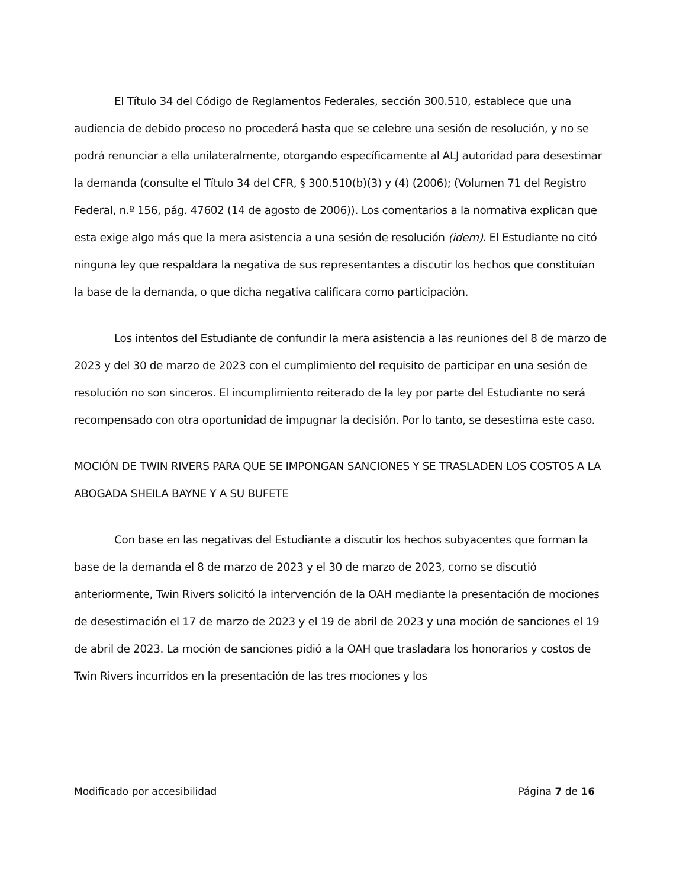El Título 34 del Código de Reglamentos Federales, sección 300.510, establece que una audiencia de debido proceso no procederá hasta que se celebre una sesión de resolución, y no se podrá renunciar a ella unilateralmente, otorgando específicamente al ALJ autoridad para desestimar la demanda (consulte el Título 34 del CFR, § 300.510(b)(3) y (4) (2006); (Volumen 71 del Registro Federal, n.º 156, pág. 47602 (14 de agosto de 2006)). Los comentarios a la normativa explican que esta exige algo más que la mera asistencia a una sesión de resolución (idem). El Estudiante no citó ninguna ley que respaldara la negativa de sus representantes a discutir los hechos que constituían la base de la demanda, o que dicha negativa calificara como participación.
Los intentos del Estudiante de confundir la mera asistencia a las reuniones del 8 de marzo de 2023 y del 30 de marzo de 2023 con el cumplimiento del requisito de participar en una sesión de resolución no son sinceros. El incumplimiento reiterado de la ley por parte del Estudiante no será recompensado con otra oportunidad de impugnar la decisión. Por lo tanto, se desestima este caso.
MOCIÓN DE TWIN RIVERS PARA QUE SE IMPONGAN SANCIONES Y SE TRASLADEN LOS COSTOS A LA ABOGADA SHEILA BAYNE Y A SU BUFETE
Con base en las negativas del Estudiante a discutir los hechos subyacentes que forman la base de la demanda el 8 de marzo de 2023 y el 30 de marzo de 2023, como se discutió anteriormente, Twin Rivers solicitó la intervención de la OAH mediante la presentación de mociones de desestimación el 17 de marzo de 2023 y el 19 de abril de 2023 y una moción de sanciones el 19 de abril de 2023. La moción de sanciones pidió a la OAH que trasladara los honorarios y costos de Twin Rivers incurridos en la presentación de las tres mociones y los
Modificado por accesibilidad Página 7 de 16